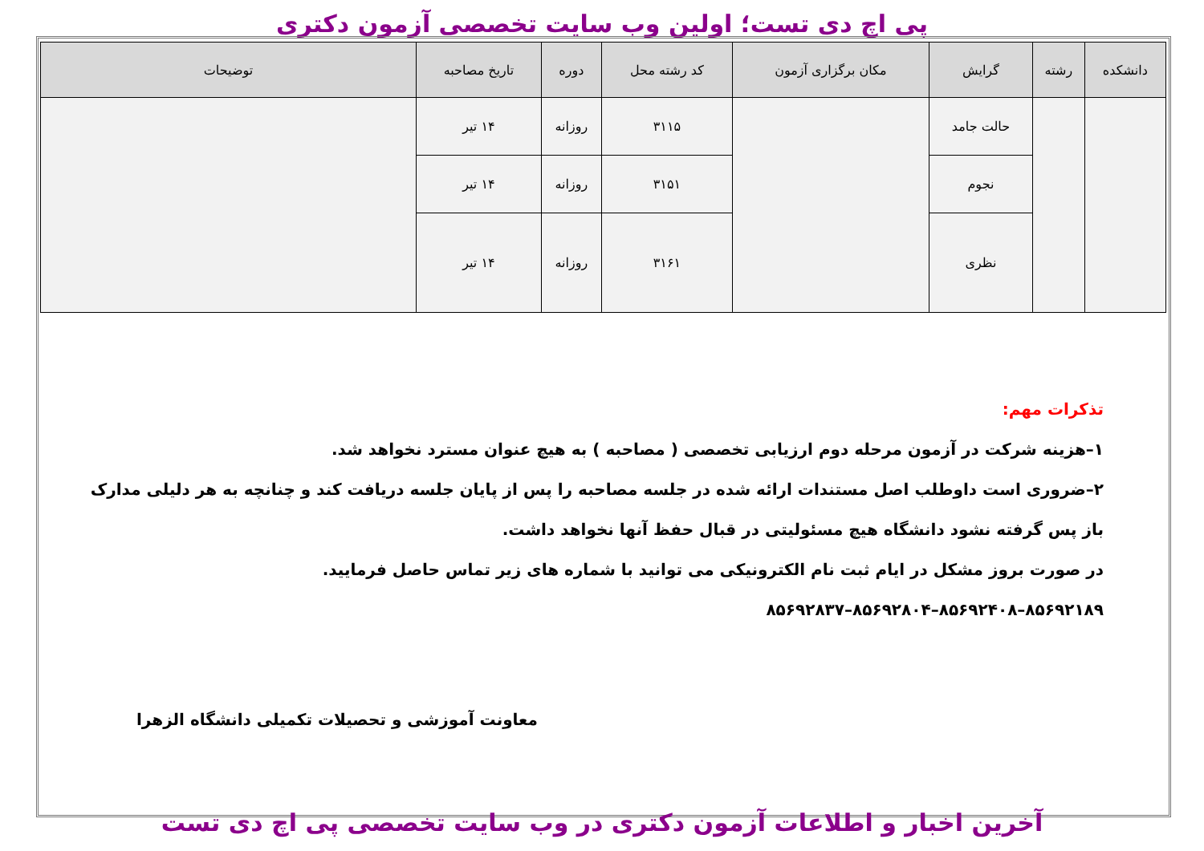پی اچ دی تست؛ اولین وب سایت تخصصی آزمون دکتری
| دانشکده | رشته | گرایش | مکان برگزاری آزمون | کد رشته محل | دوره | تاریخ مصاحبه | توضیحات |
| --- | --- | --- | --- | --- | --- | --- | --- |
| | | حالت جامد | | ۳۱۱۵ | روزانه | ۱۴ تیر | |
| | | نجوم | | ۳۱۵۱ | روزانه | ۱۴ تیر | |
| | | نظری | | ۳۱۶۱ | روزانه | ۱۴ تیر | |
تذکرات مهم:
۱–هزینه شرکت در آزمون مرحله دوم ارزیابی تخصصی ( مصاحبه ) به هیچ عنوان مسترد نخواهد شد.
۲–ضروری است داوطلب اصل مستندات ارائه شده در جلسه مصاحبه را پس از پایان جلسه دریافت کند و چنانچه به هر دلیلی مدارک باز پس گرفته نشود دانشگاه هیچ مسئولیتی در قبال حفظ آنها نخواهد داشت.
در صورت بروز مشکل در ایام ثبت نام الکترونیکی می توانید با شماره های زیر تماس حاصل فرمایید.
۸۵۶۹۲۱۸۹–۸۵۶۹۲۴۰۸–۸۵۶۹۲۸۰۴–۸۵۶۹۲۸۳۷
معاونت آموزشی و تحصیلات تکمیلی دانشگاه الزهرا
آخرین اخبار و اطلاعات آزمون دکتری در وب سایت تخصصی پی اچ دی تست